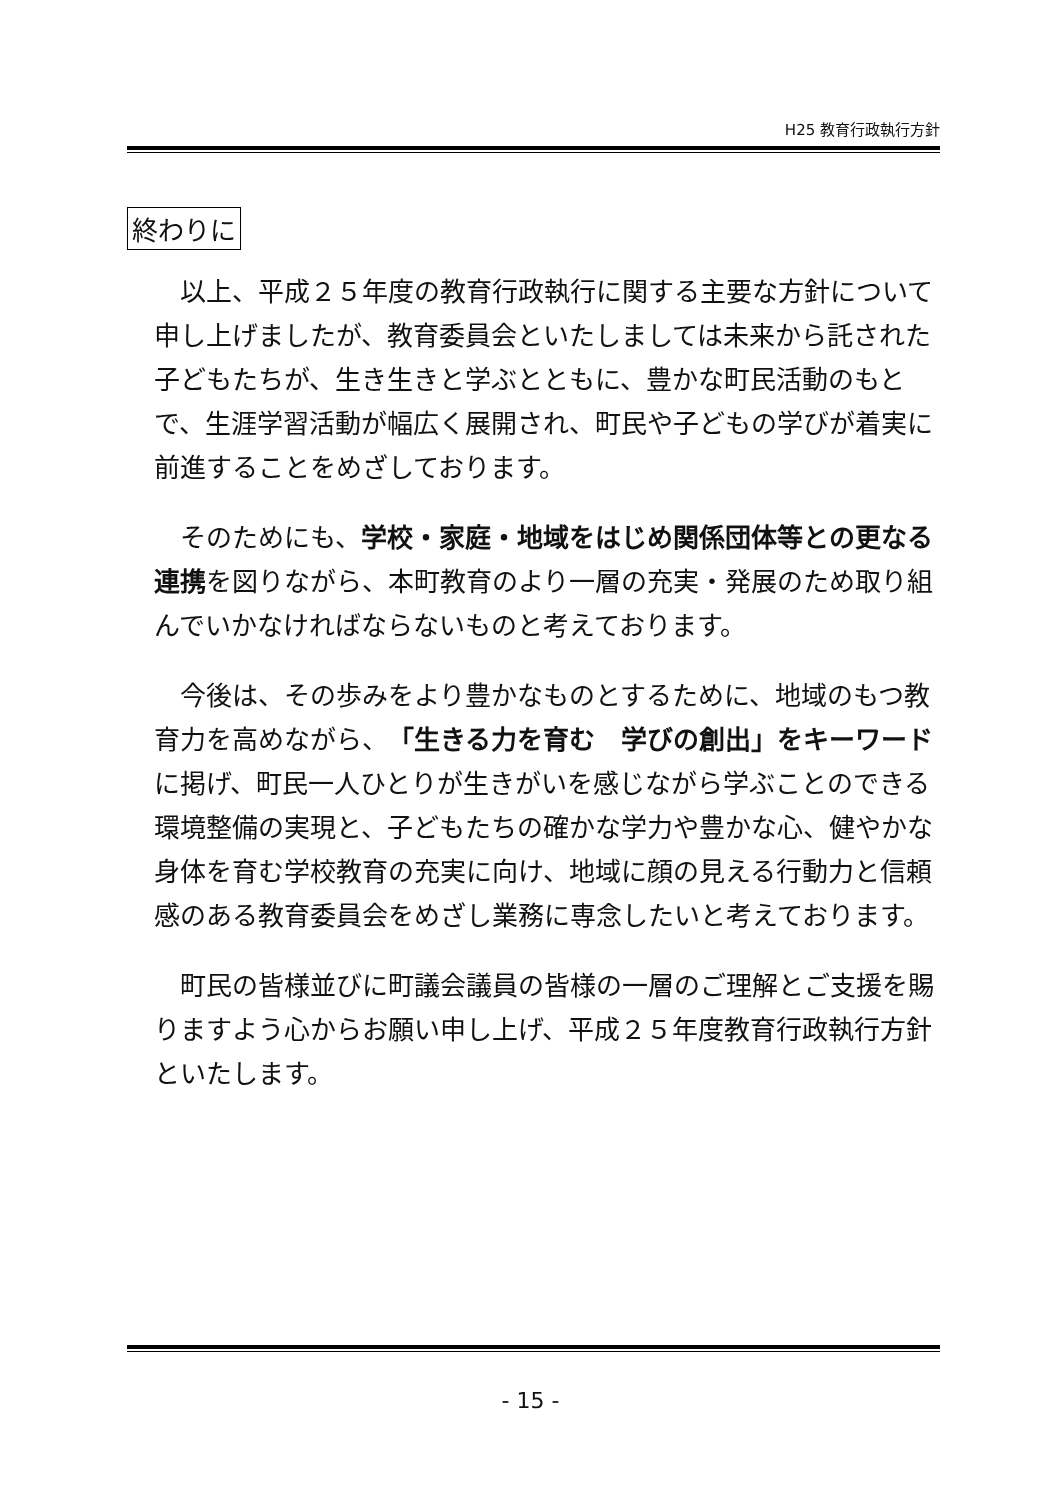H25 教育行政執行方針
終わりに
以上、平成２５年度の教育行政執行に関する主要な方針について申し上げましたが、教育委員会といたしましては未来から託された子どもたちが、生き生きと学ぶとともに、豊かな町民活動のもとで、生涯学習活動が幅広く展開され、町民や子どもの学びが着実に前進することをめざしております。
そのためにも、学校・家庭・地域をはじめ関係団体等との更なる連携を図りながら、本町教育のより一層の充実・発展のため取り組んでいかなければならないものと考えております。
今後は、その歩みをより豊かなものとするために、地域のもつ教育力を高めながら、「生きる力を育む　学びの創出」をキーワードに掲げ、町民一人ひとりが生きがいを感じながら学ぶことのできる環境整備の実現と、子どもたちの確かな学力や豊かな心、健やかな身体を育む学校教育の充実に向け、地域に顔の見える行動力と信頼感のある教育委員会をめざし業務に専念したいと考えております。
町民の皆様並びに町議会議員の皆様の一層のご理解とご支援を賜りますよう心からお願い申し上げ、平成２５年度教育行政執行方針といたします。
- 15 -